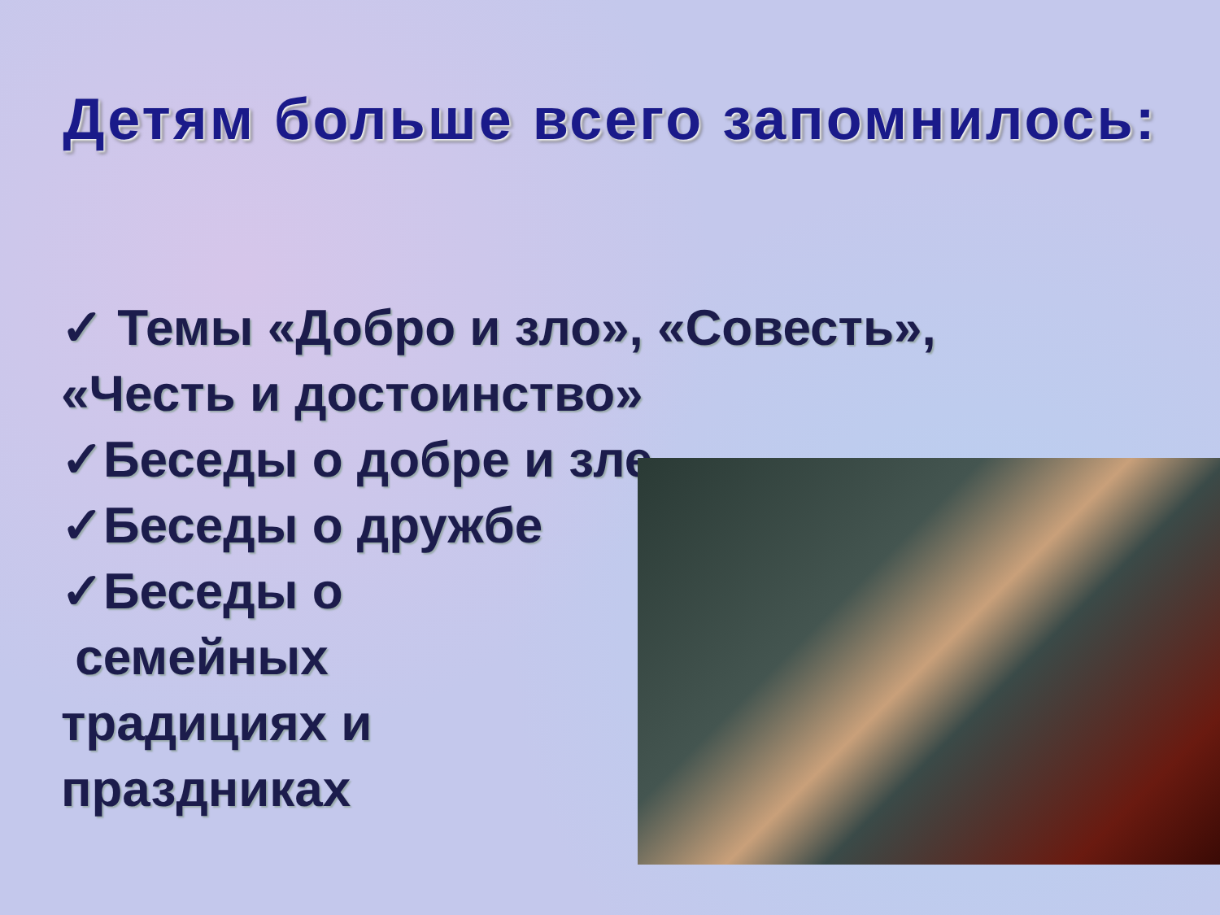Детям больше всего запомнилось:
✓ Темы «Добро и зло», «Совесть»,
«Честь и достоинство»
✓Беседы о добре и зле
✓Беседы о дружбе
✓Беседы о
семейных
традициях и
праздниках